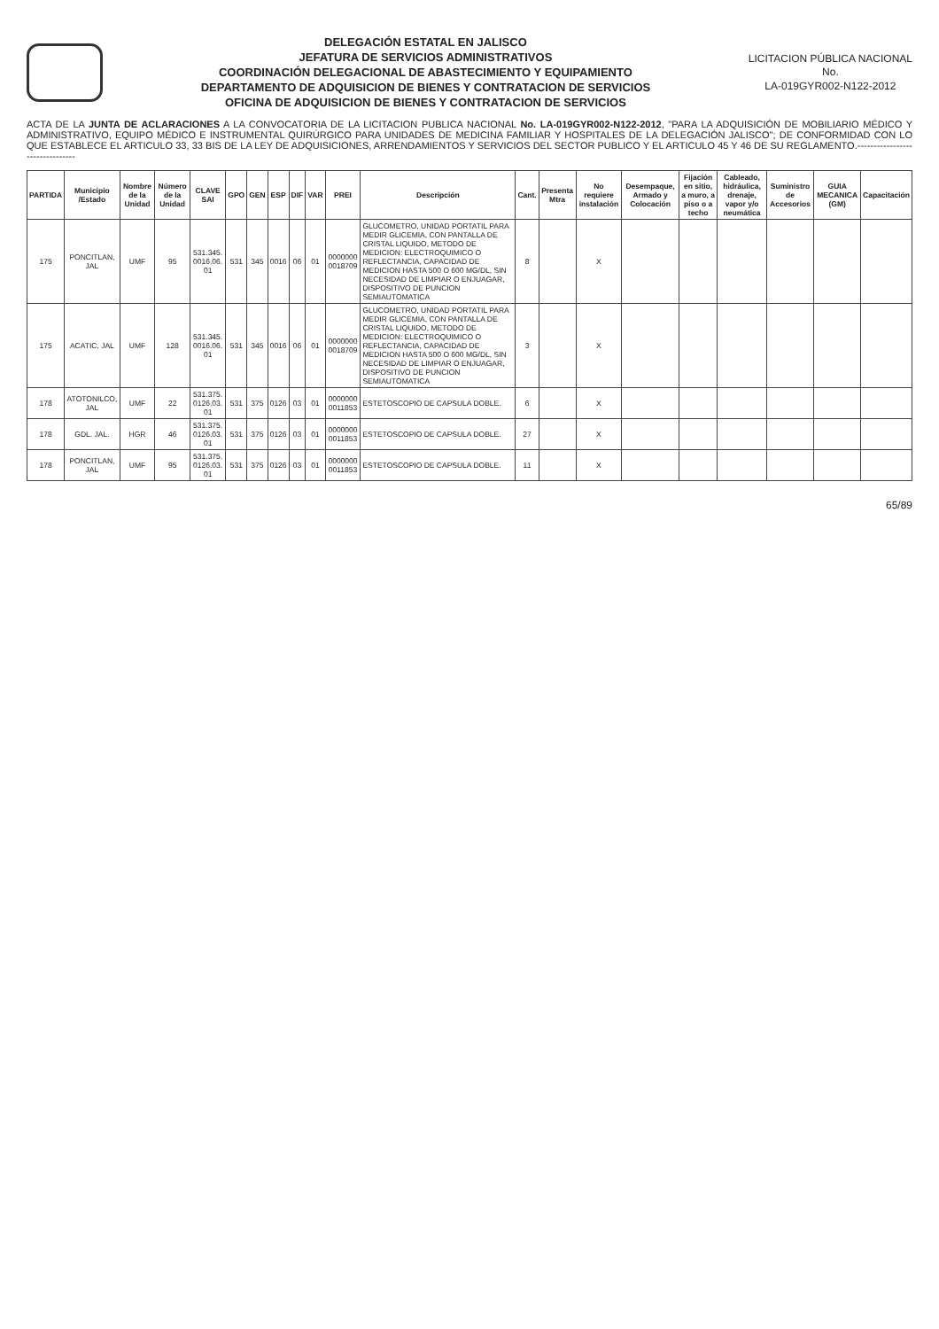DELEGACIÓN ESTATAL EN JALISCO
JEFATURA DE SERVICIOS ADMINISTRATIVOS
COORDINACIÓN DELEGACIONAL DE ABASTECIMIENTO Y EQUIPAMIENTO
DEPARTAMENTO DE ADQUISICION DE BIENES Y CONTRATACION DE SERVICIOS
OFICINA DE ADQUISICION DE BIENES Y CONTRATACION DE SERVICIOS
LICITACION PÚBLICA NACIONAL
No.
LA-019GYR002-N122-2012
ACTA DE LA JUNTA DE ACLARACIONES A LA CONVOCATORIA DE LA LICITACION PUBLICA NACIONAL No. LA-019GYR002-N122-2012, "PARA LA ADQUISICIÓN DE MOBILIARIO MÉDICO Y ADMINISTRATIVO, EQUIPO MÉDICO E INSTRUMENTAL QUIRÚRGICO PARA UNIDADES DE MEDICINA FAMILIAR Y HOSPITALES DE LA DELEGACIÓN JALISCO"; DE CONFORMIDAD CON LO QUE ESTABLECE EL ARTICULO 33, 33 BIS DE LA LEY DE ADQUISICIONES, ARRENDAMIENTOS Y SERVICIOS DEL SECTOR PUBLICO Y EL ARTICULO 45 Y 46 DE SU REGLAMENTO.--------------------------------
| PARTIDA | Municipio /Estado | Nombre de la Unidad | Número de la Unidad | CLAVE SAI | GPO | GEN | ESP | DIF | VAR | PREI | Descripción | Cant. | Presenta Mtra | No requiere instalación | Desempaque, Armado y Colocación | Fijación en sitio, a muro, a piso o a techo | Cableado, hidráulica, drenaje, vapor y/o neumática | Suministro de Accesorios | GUIA MECANICA (GM) | Capacitación |
| --- | --- | --- | --- | --- | --- | --- | --- | --- | --- | --- | --- | --- | --- | --- | --- | --- | --- | --- | --- | --- |
| 175 | PONCITLAN, JAL | UMF | 95 | 531.345. 0016.06. 01 | 531 | 345 | 0016 | 06 | 01 | 0000000 0018709 | GLUCOMETRO, UNIDAD PORTATIL PARA MEDIR GLICEMIA, CON PANTALLA DE CRISTAL LIQUIDO, METODO DE MEDICION: ELECTROQUIMICO O REFLECTANCIA, CAPACIDAD DE MEDICION HASTA 500 O 600 MG/DL, SIN NECESIDAD DE LIMPIAR O ENJUAGAR, DISPOSITIVO DE PUNCION SEMIAUTOMATICA | 8 | | X | | | | | | |
| 175 | ACATIC, JAL | UMF | 128 | 531.345. 0016.06. 01 | 531 | 345 | 0016 | 06 | 01 | 0000000 0018709 | GLUCOMETRO, UNIDAD PORTATIL PARA MEDIR GLICEMIA, CON PANTALLA DE CRISTAL LIQUIDO, METODO DE MEDICION: ELECTROQUIMICO O REFLECTANCIA, CAPACIDAD DE MEDICION HASTA 500 O 600 MG/DL, SIN NECESIDAD DE LIMPIAR O ENJUAGAR, DISPOSITIVO DE PUNCION SEMIAUTOMATICA | 3 | | X | | | | | | |
| 178 | ATOTONILCO, JAL | UMF | 22 | 531.375. 0126.03. 01 | 531 | 375 | 0126 | 03 | 01 | 0000000 0011853 | ESTETOSCOPIO DE CAPSULA DOBLE. | 6 | | X | | | | | | |
| 178 | GDL. JAL. | HGR | 46 | 531.375. 0126.03. 01 | 531 | 375 | 0126 | 03 | 01 | 0000000 0011853 | ESTETOSCOPIO DE CAPSULA DOBLE. | 27 | | X | | | | | | |
| 178 | PONCITLAN, JAL | UMF | 95 | 531.375. 0126.03. 01 | 531 | 375 | 0126 | 03 | 01 | 0000000 0011853 | ESTETOSCOPIO DE CAPSULA DOBLE. | 11 | | X | | | | | | |
65/89